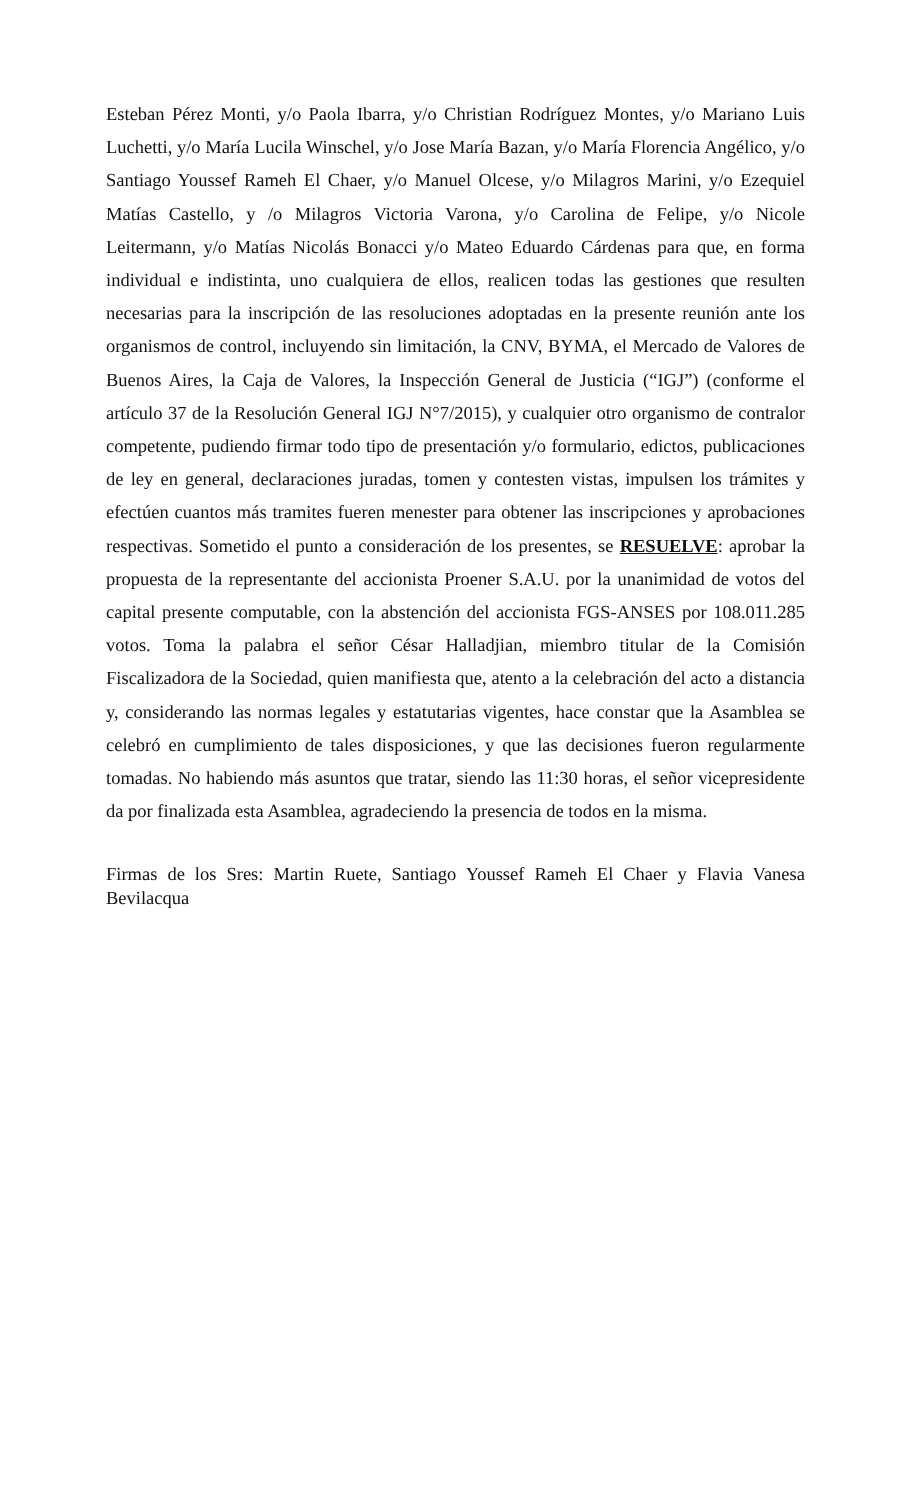Esteban Pérez Monti, y/o Paola Ibarra, y/o Christian Rodríguez Montes, y/o Mariano Luis Luchetti, y/o María Lucila Winschel, y/o Jose María Bazan, y/o María Florencia Angélico, y/o Santiago Youssef Rameh El Chaer, y/o Manuel Olcese, y/o Milagros Marini, y/o Ezequiel Matías Castello, y /o Milagros Victoria Varona, y/o Carolina de Felipe, y/o Nicole Leitermann, y/o Matías Nicolás Bonacci y/o Mateo Eduardo Cárdenas para que, en forma individual e indistinta, uno cualquiera de ellos, realicen todas las gestiones que resulten necesarias para la inscripción de las resoluciones adoptadas en la presente reunión ante los organismos de control, incluyendo sin limitación, la CNV, BYMA, el Mercado de Valores de Buenos Aires, la Caja de Valores, la Inspección General de Justicia (“IGJ”) (conforme el artículo 37 de la Resolución General IGJ N°7/2015), y cualquier otro organismo de contralor competente, pudiendo firmar todo tipo de presentación y/o formulario, edictos, publicaciones de ley en general, declaraciones juradas, tomen y contesten vistas, impulsen los trámites y efectúen cuantos más tramites fueren menester para obtener las inscripciones y aprobaciones respectivas. Sometido el punto a consideración de los presentes, se RESUELVE: aprobar la propuesta de la representante del accionista Proener S.A.U. por la unanimidad de votos del capital presente computable, con la abstención del accionista FGS-ANSES por 108.011.285 votos. Toma la palabra el señor César Halladjian, miembro titular de la Comisión Fiscalizadora de la Sociedad, quien manifiesta que, atento a la celebración del acto a distancia y, considerando las normas legales y estatutarias vigentes, hace constar que la Asamblea se celebró en cumplimiento de tales disposiciones, y que las decisiones fueron regularmente tomadas. No habiendo más asuntos que tratar, siendo las 11:30 horas, el señor vicepresidente da por finalizada esta Asamblea, agradeciendo la presencia de todos en la misma.
Firmas de los Sres: Martin Ruete, Santiago Youssef Rameh El Chaer y Flavia Vanesa Bevilacqua